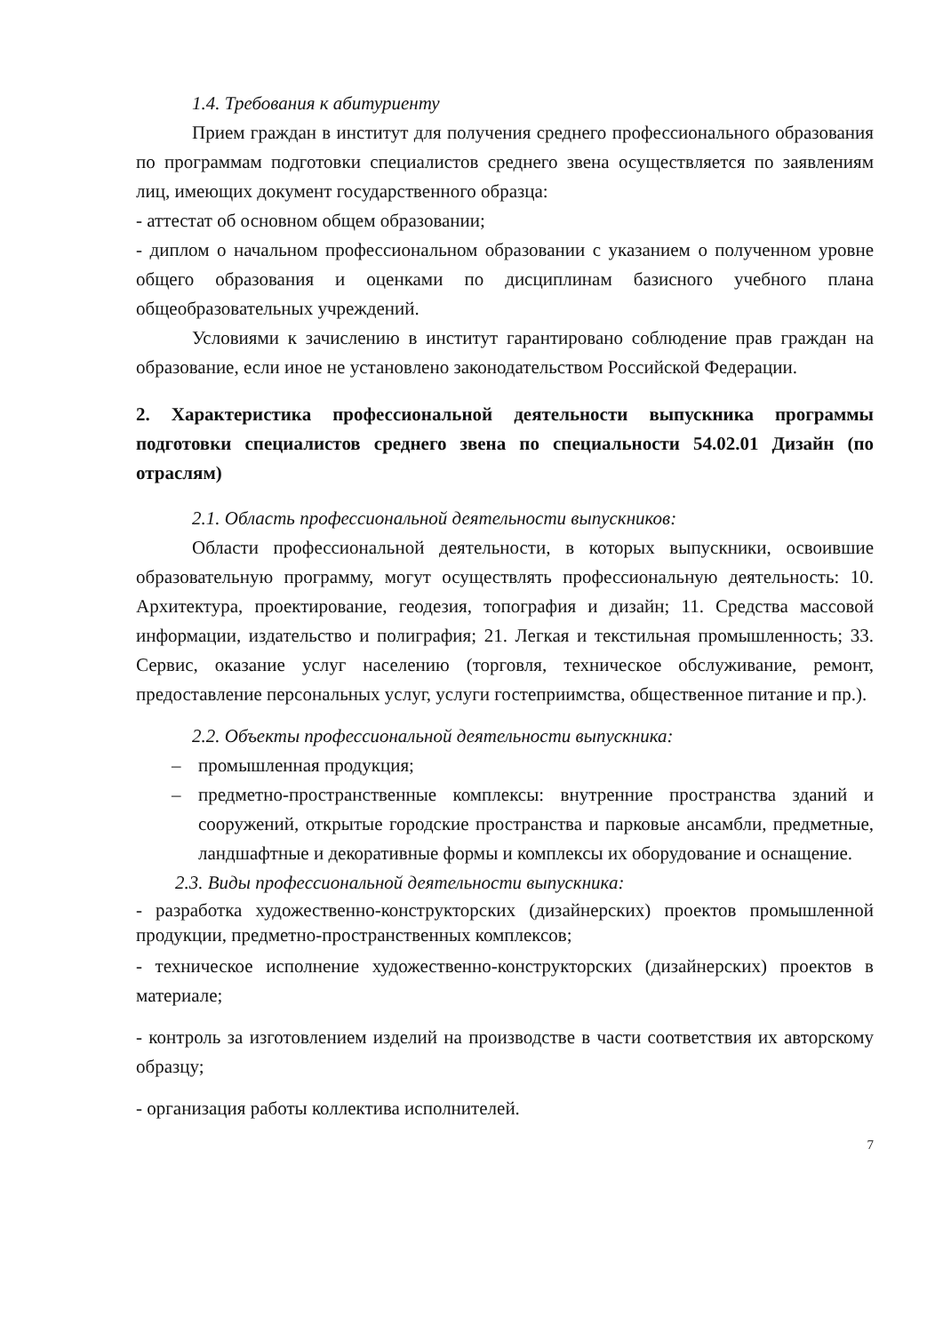1.4. Требования к абитуриенту
Прием граждан в институт для получения среднего профессионального образования по программам подготовки специалистов среднего звена осуществляется по заявлениям лиц, имеющих документ государственного образца:
- аттестат об основном общем образовании;
- диплом о начальном профессиональном образовании с указанием о полученном уровне общего образования и оценками по дисциплинам базисного учебного плана общеобразовательных учреждений.
Условиями к зачислению в институт гарантировано соблюдение прав граждан на образование, если иное не установлено законодательством Российской Федерации.
2. Характеристика профессиональной деятельности выпускника программы подготовки специалистов среднего звена по специальности 54.02.01 Дизайн (по отраслям)
2.1. Область профессиональной деятельности выпускников:
Области профессиональной деятельности, в которых выпускники, освоившие образовательную программу, могут осуществлять профессиональную деятельность: 10. Архитектура, проектирование, геодезия, топография и дизайн; 11. Средства массовой информации, издательство и полиграфия; 21. Легкая и текстильная промышленность; 33. Сервис, оказание услуг населению (торговля, техническое обслуживание, ремонт, предоставление персональных услуг, услуги гостеприимства, общественное питание и пр.).
2.2. Объекты профессиональной деятельности выпускника:
– промышленная продукция;
– предметно-пространственные комплексы: внутренние пространства зданий и сооружений, открытые городские пространства и парковые ансамбли, предметные, ландшафтные и декоративные формы и комплексы их оборудование и оснащение.
2.3. Виды профессиональной деятельности выпускника:
- разработка художественно-конструкторских (дизайнерских) проектов промышленной продукции, предметно-пространственных комплексов;
- техническое исполнение художественно-конструкторских (дизайнерских) проектов в материале;
- контроль за изготовлением изделий на производстве в части соответствия их авторскому образцу;
- организация работы коллектива исполнителей.
7